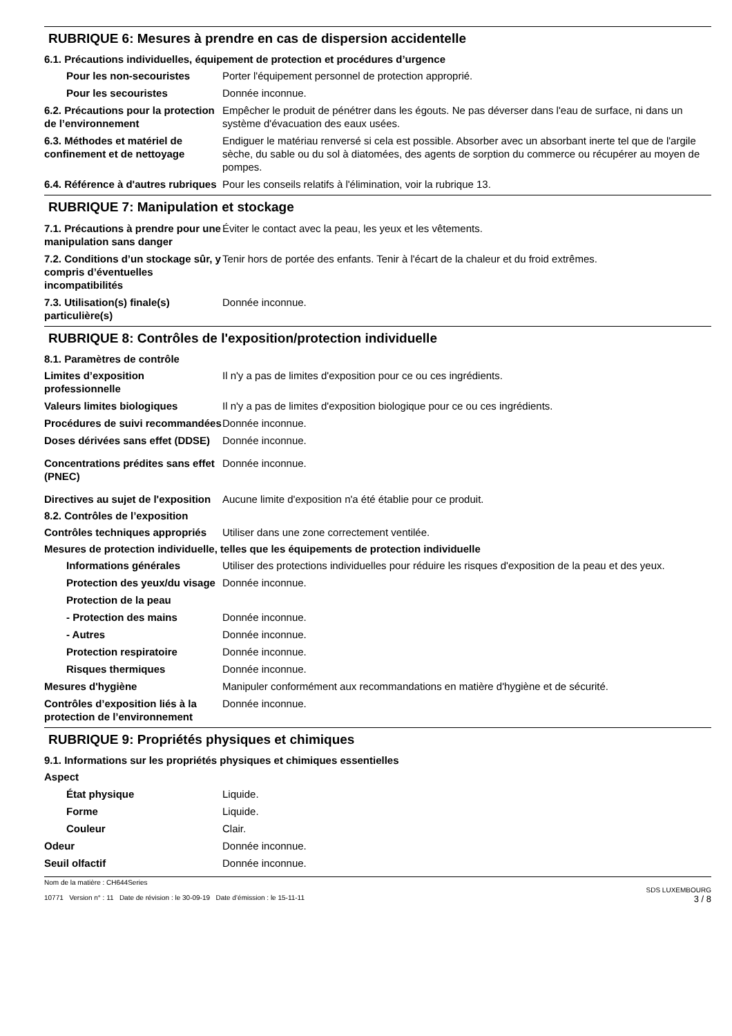RUBRIQUE 6: Mesures à prendre en cas de dispersion accidentelle
6.1. Précautions individuelles, équipement de protection et procédures d’urgence
Pour les non-secouristes Porter l'équipement personnel de protection approprié.
Pour les secouristes Donnée inconnue.
6.2. Précautions pour la protection de l’environnement
Empêcher le produit de pénétrer dans les égouts. Ne pas déverser dans l'eau de surface, ni dans un système d'évacuation des eaux usées.
6.3. Méthodes et matériel de confinement et de nettoyage
Endiguer le matériau renversé si cela est possible. Absorber avec un absorbant inerte tel que de l'argile sèche, du sable ou du sol à diatomées, des agents de sorption du commerce ou récupérer au moyen de pompes.
6.4. Référence à d'autres rubriques
Pour les conseils relatifs à l'élimination, voir la rubrique 13.
RUBRIQUE 7: Manipulation et stockage
7.1. Précautions à prendre pour une manipulation sans danger
Éviter le contact avec la peau, les yeux et les vêtements.
7.2. Conditions d’un stockage sûr, y compris d’éventuelles incompatibilités
Tenir hors de portée des enfants. Tenir à l'écart de la chaleur et du froid extrêmes.
7.3. Utilisation(s) finale(s) particulière(s)
Donnée inconnue.
RUBRIQUE 8: Contrôles de l'exposition/protection individuelle
8.1. Paramètres de contrôle
Limites d’exposition professionnelle
Il n'y a pas de limites d'exposition pour ce ou ces ingrédients.
Valeurs limites biologiques Il n'y a pas de limites d'exposition biologique pour ce ou ces ingrédients.
Procédures de suivi recommandées
Donnée inconnue.
Doses dérivées sans effet (DDSE)
Donnée inconnue.
Concentrations prédites sans effet (PNEC)
Donnée inconnue.
Directives au sujet de l'exposition
Aucune limite d'exposition n'a été établie pour ce produit.
8.2. Contrôles de l’exposition
Contrôles techniques appropriés
Utiliser dans une zone correctement ventilée.
Mesures de protection individuelle, telles que les équipements de protection individuelle
Informations générales Utiliser des protections individuelles pour réduire les risques d'exposition de la peau et des yeux.
Protection des yeux/du visage
Donnée inconnue.
Protection de la peau
- Protection des mains Donnée inconnue.
- Autres Donnée inconnue.
Protection respiratoire Donnée inconnue.
Risques thermiques Donnée inconnue.
Mesures d'hygiène Manipuler conformément aux recommandations en matière d'hygiène et de sécurité.
Contrôles d’exposition liés à la protection de l’environnement
Donnée inconnue.
RUBRIQUE 9: Propriétés physiques et chimiques
9.1. Informations sur les propriétés physiques et chimiques essentielles
Aspect
État physique Liquide.
Forme Liquide.
Couleur Clair.
Odeur Donnée inconnue.
Seuil olfactif Donnée inconnue.
Nom de la matière : CH644Series
10771 Version n° : 11 Date de révision : le 30-09-19 Date d’émission : le 15-11-11
SDS LUXEMBOURG
3 / 8